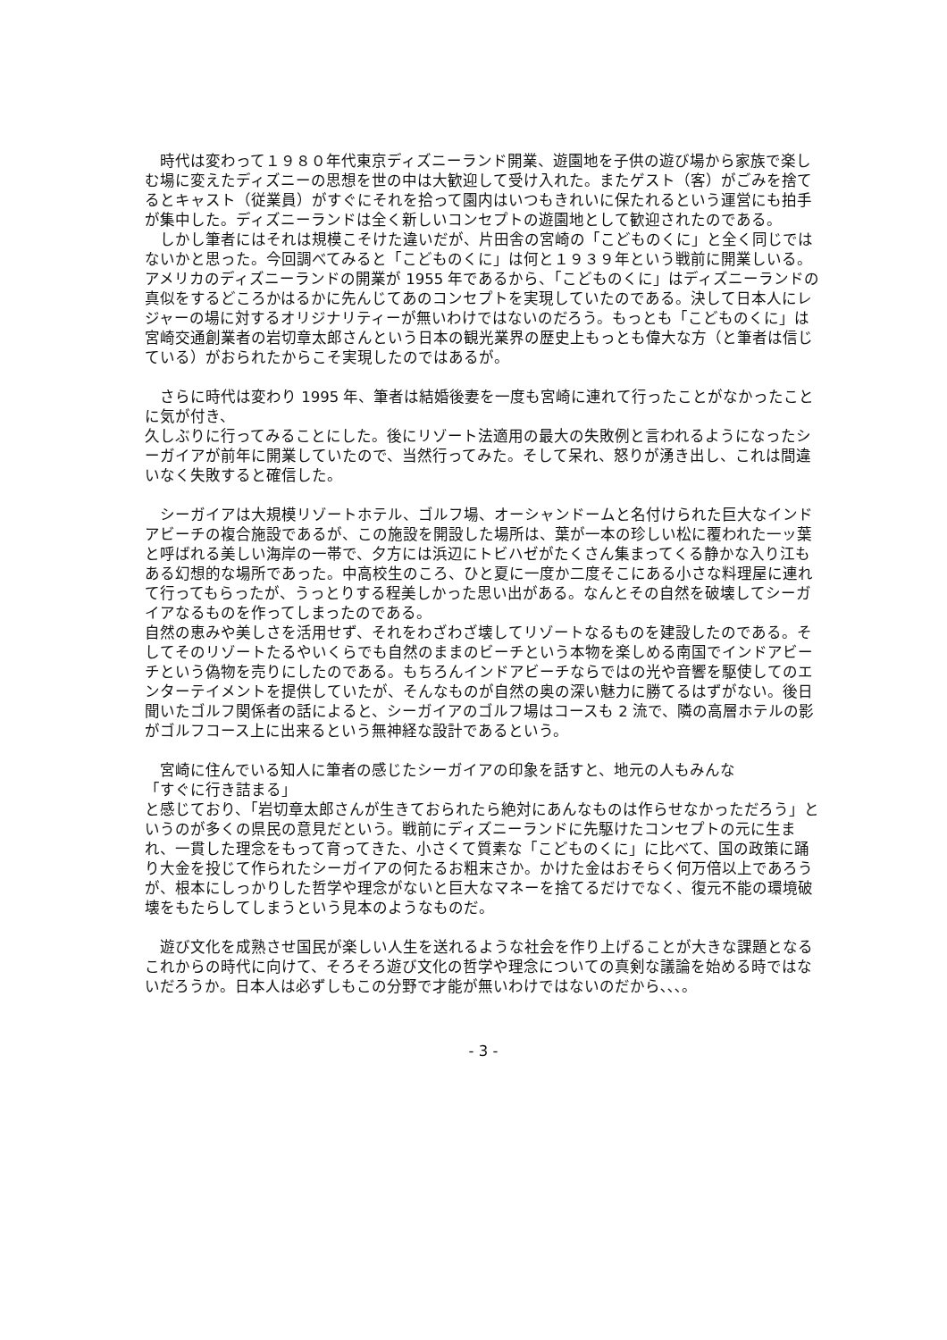時代は変わって１９８０年代東京ディズニーランド開業、遊園地を子供の遊び場から家族で楽しむ場に変えたディズニーの思想を世の中は大歓迎して受け入れた。またゲスト（客）がごみを捨てるとキャスト（従業員）がすぐにそれを拾って園内はいつもきれいに保たれるという運営にも拍手が集中した。ディズニーランドは全く新しいコンセプトの遊園地として歓迎されたのである。
　しかし筆者にはそれは規模こそけた違いだが、片田舎の宮崎の「こどものくに」と全く同じではないかと思った。今回調べてみると「こどものくに」は何と１９３９年という戦前に開業しいる。アメリカのディズニーランドの開業が 1955 年であるから、「こどものくに」はディズニーランドの真似をするどころかはるかに先んじてあのコンセプトを実現していたのである。決して日本人にレジャーの場に対するオリジナリティーが無いわけではないのだろう。もっとも「こどものくに」は宮崎交通創業者の岩切章太郎さんという日本の観光業界の歴史上もっとも偉大な方（と筆者は信じている）がおられたからこそ実現したのではあるが。
　さらに時代は変わり 1995 年、筆者は結婚後妻を一度も宮崎に連れて行ったことがなかったことに気が付き、
久しぶりに行ってみることにした。後にリゾート法適用の最大の失敗例と言われるようになったシーガイアが前年に開業していたので、当然行ってみた。そして呆れ、怒りが湧き出し、これは間違いなく失敗すると確信した。
　シーガイアは大規模リゾートホテル、ゴルフ場、オーシャンドームと名付けられた巨大なインドアビーチの複合施設であるが、この施設を開設した場所は、葉が一本の珍しい松に覆われた一ッ葉と呼ばれる美しい海岸の一帯で、夕方には浜辺にトビハゼがたくさん集まってくる静かな入り江もある幻想的な場所であった。中高校生のころ、ひと夏に一度か二度そこにある小さな料理屋に連れて行ってもらったが、うっとりする程美しかった思い出がある。なんとその自然を破壊してシーガイアなるものを作ってしまったのである。
自然の恵みや美しさを活用せず、それをわざわざ壊してリゾートなるものを建設したのである。そしてそのリゾートたるやいくらでも自然のままのビーチという本物を楽しめる南国でインドアビーチという偽物を売りにしたのである。もちろんインドアビーチならではの光や音響を駆使してのエンターテイメントを提供していたが、そんなものが自然の奥の深い魅力に勝てるはずがない。後日聞いたゴルフ関係者の話によると、シーガイアのゴルフ場はコースも 2 流で、隣の高層ホテルの影がゴルフコース上に出来るという無神経な設計であるという。
　宮崎に住んでいる知人に筆者の感じたシーガイアの印象を話すと、地元の人もみんな
「すぐに行き詰まる」
と感じており、「岩切章太郎さんが生きておられたら絶対にあんなものは作らせなかっただろう」というのが多くの県民の意見だという。戦前にディズニーランドに先駆けたコンセプトの元に生まれ、一貫した理念をもって育ってきた、小さくて質素な「こどものくに」に比べて、国の政策に踊り大金を投じて作られたシーガイアの何たるお粗末さか。かけた金はおそらく何万倍以上であろうが、根本にしっかりした哲学や理念がないと巨大なマネーを捨てるだけでなく、復元不能の環境破壊をもたらしてしまうという見本のようなものだ。
　遊び文化を成熟させ国民が楽しい人生を送れるような社会を作り上げることが大きな課題となるこれからの時代に向けて、そろそろ遊び文化の哲学や理念についての真剣な議論を始める時ではないだろうか。日本人は必ずしもこの分野で才能が無いわけではないのだから､､､。
- 3 -